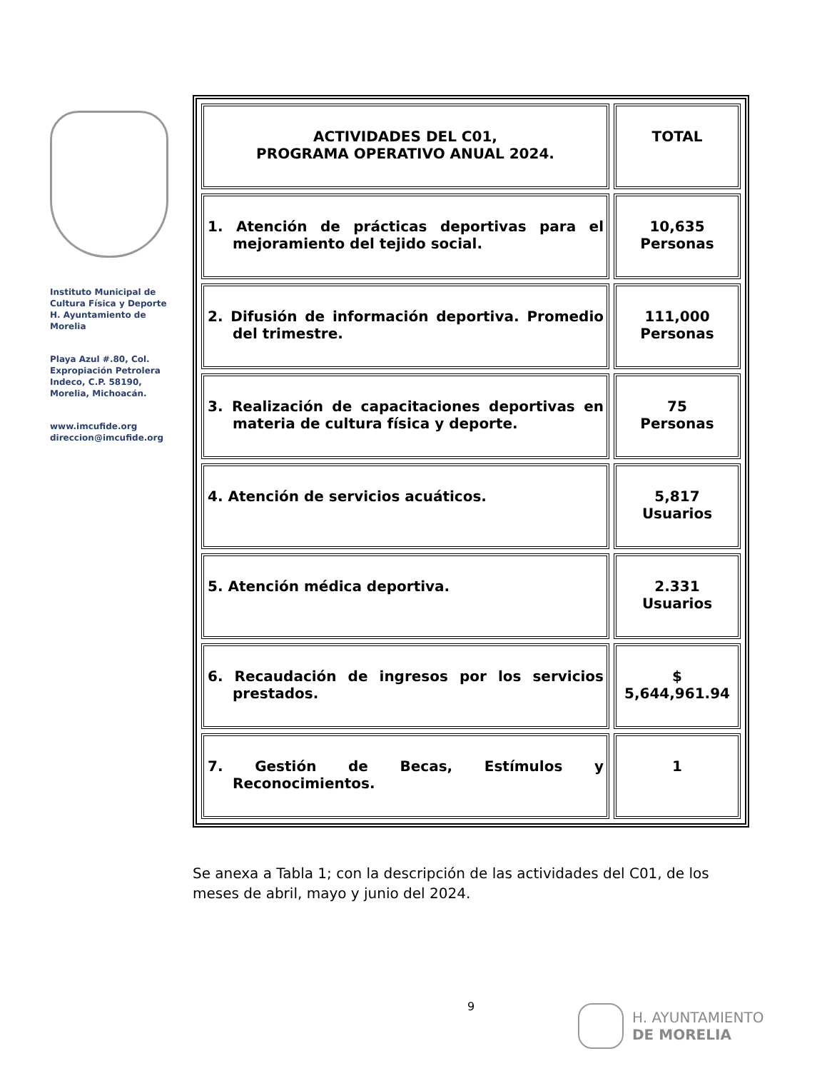Instituto Municipal de Cultura Física y Deporte H. Ayuntamiento de Morelia
Playa Azul #.80, Col. Expropiación Petrolera Indeco, C.P. 58190, Morelia, Michoacán.
www.imcufide.org
direccion@imcufide.org
| ACTIVIDADES DEL C01, PROGRAMA OPERATIVO ANUAL 2024. | TOTAL |
| 1. Atención de prácticas deportivas para el mejoramiento del tejido social. | 10,635 Personas |
| 2. Difusión de información deportiva. Promedio del trimestre. | 111,000 Personas |
| 3. Realización de capacitaciones deportivas en materia de cultura física y deporte. | 75 Personas |
| 4. Atención de servicios acuáticos. | 5,817 Usuarios |
| 5. Atención médica deportiva. | 2.331 Usuarios |
| 6. Recaudación de ingresos por los servicios prestados. | $ 5,644,961.94 |
| 7. Gestión de Becas, Estímulos y Reconocimientos. | 1 |
Se anexa a Tabla 1; con la descripción de las actividades del C01, de los meses de abril, mayo y junio del 2024.
9
H. AYUNTAMIENTO
DE MORELIA